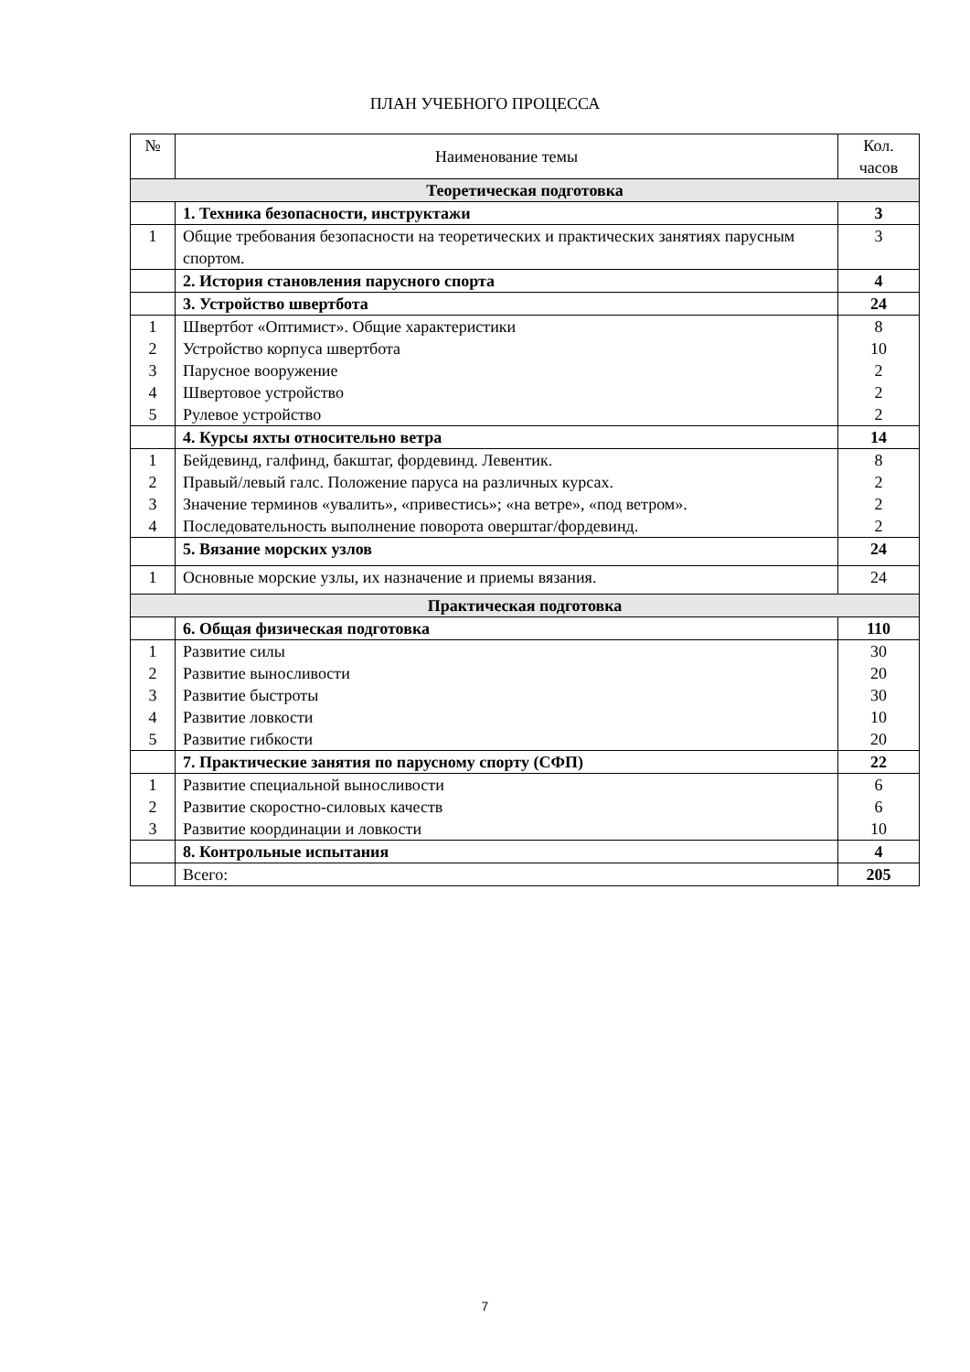ПЛАН УЧЕБНОГО ПРОЦЕССА
| № | Наименование темы | Кол. часов |
| --- | --- | --- |
| Теоретическая подготовка | | |
| | 1. Техника безопасности, инструктажи | 3 |
| 1 | Общие требования безопасности на теоретических и практических занятиях парусным спортом. | 3 |
| | 2. История становления парусного спорта | 4 |
| | 3. Устройство швертбота | 24 |
| 1 2 3 4 5 | Швертбот «Оптимист». Общие характеристики Устройство корпуса швертбота Парусное вооружение Швертовое устройство Рулевое устройство | 8 10 2 2 2 |
| | 4. Курсы яхты относительно ветра | 14 |
| 1 2 3 4 | Бейдевинд, галфинд, бакштаг, фордевинд. Левентик. Правый/левый галс. Положение паруса на различных курсах. Значение терминов «увалить», «привестись»; «на ветре», «под ветром». Последовательность выполнение поворота оверштаг/фордевинд. | 8 2 2 2 |
| | 5. Вязание морских узлов | 24 |
| 1 | Основные морские узлы, их назначение и приемы вязания. | 24 |
| Практическая подготовка | | |
| | 6. Общая физическая подготовка | 110 |
| 1 2 3 4 5 | Развитие силы Развитие выносливости Развитие быстроты Развитие ловкости Развитие гибкости | 30 20 30 10 20 |
| | 7. Практические занятия по парусному спорту (СФП) | 22 |
| 1 2 3 | Развитие специальной выносливости Развитие скоростно-силовых качеств Развитие координации и ловкости | 6 6 10 |
| | 8. Контрольные испытания | 4 |
| | Всего: | 205 |
7